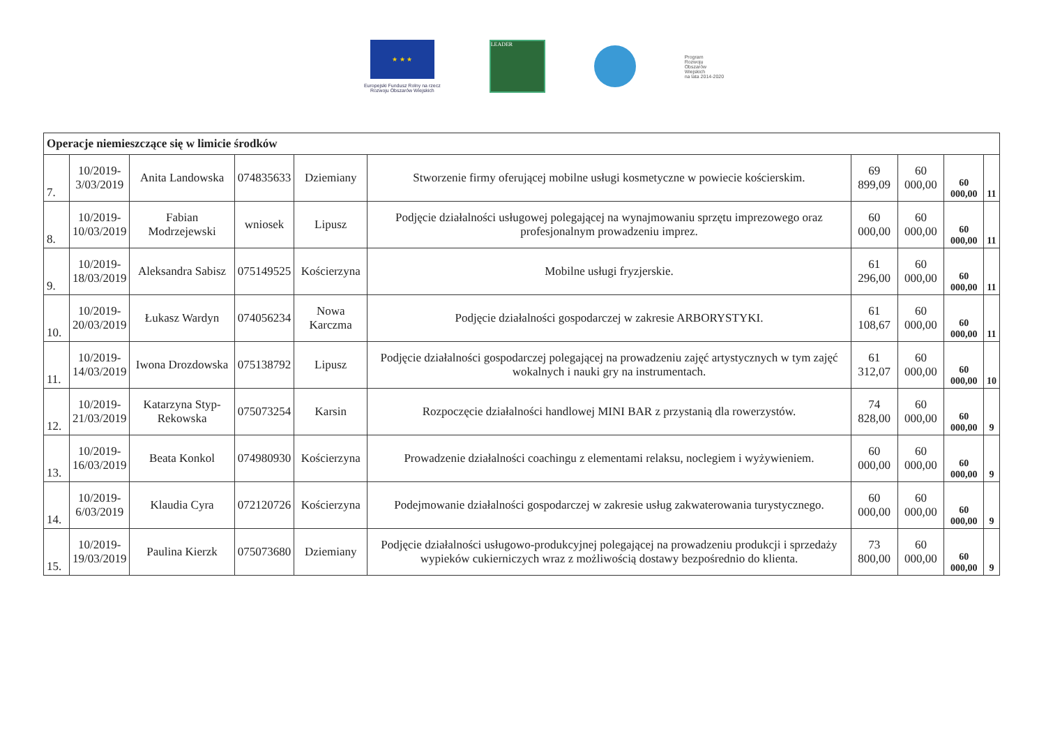★ ★ ★
Europejski Fundusz Rolny na rzecz
Rozwoju Obszarów Wiejskich
LEADER
Program
Rozwoju
Obszarów
Wiejskich
na lata 2014-2020
| Operacje niemieszczące się w limicie środków | | | | | | | | | |
| 7. | 10/2019- 3/03/2019 | Anita Landowska | 074835633 | Dziemiany | Stworzenie firmy oferującej mobilne usługi kosmetyczne w powiecie kościerskim. | 69 899,09 | 60 000,00 | 60 000,00 | 11 |
| 8. | 10/2019- 10/03/2019 | Fabian Modrzejewski | wniosek | Lipusz | Podjęcie działalności usługowej polegającej na wynajmowaniu sprzętu imprezowego oraz profesjonalnym prowadzeniu imprez. | 60 000,00 | 60 000,00 | 60 000,00 | 11 |
| 9. | 10/2019- 18/03/2019 | Aleksandra Sabisz | 075149525 | Kościerzyna | Mobilne usługi fryzjerskie. | 61 296,00 | 60 000,00 | 60 000,00 | 11 |
| 10. | 10/2019- 20/03/2019 | Łukasz Wardyn | 074056234 | Nowa Karczma | Podjęcie działalności gospodarczej w zakresie ARBORYSTYKI. | 61 108,67 | 60 000,00 | 60 000,00 | 11 |
| 11. | 10/2019- 14/03/2019 | Iwona Drozdowska | 075138792 | Lipusz | Podjęcie działalności gospodarczej polegającej na prowadzeniu zajęć artystycznych w tym zajęć wokalnych i nauki gry na instrumentach. | 61 312,07 | 60 000,00 | 60 000,00 | 10 |
| 12. | 10/2019- 21/03/2019 | Katarzyna Styp-Rekowska | 075073254 | Karsin | Rozpoczęcie działalności handlowej MINI BAR z przystanią dla rowerzystów. | 74 828,00 | 60 000,00 | 60 000,00 | 9 |
| 13. | 10/2019- 16/03/2019 | Beata Konkol | 074980930 | Kościerzyna | Prowadzenie działalności coachingu z elementami relaksu, noclegiem i wyżywieniem. | 60 000,00 | 60 000,00 | 60 000,00 | 9 |
| 14. | 10/2019- 6/03/2019 | Klaudia Cyra | 072120726 | Kościerzyna | Podejmowanie działalności gospodarczej w zakresie usług zakwaterowania turystycznego. | 60 000,00 | 60 000,00 | 60 000,00 | 9 |
| 15. | 10/2019- 19/03/2019 | Paulina Kierzk | 075073680 | Dziemiany | Podjęcie działalności usługowo-produkcyjnej polegającej na prowadzeniu produkcji i sprzedaży wypieków cukierniczych wraz z możliwością dostawy bezpośrednio do klienta. | 73 800,00 | 60 000,00 | 60 000,00 | 9 |